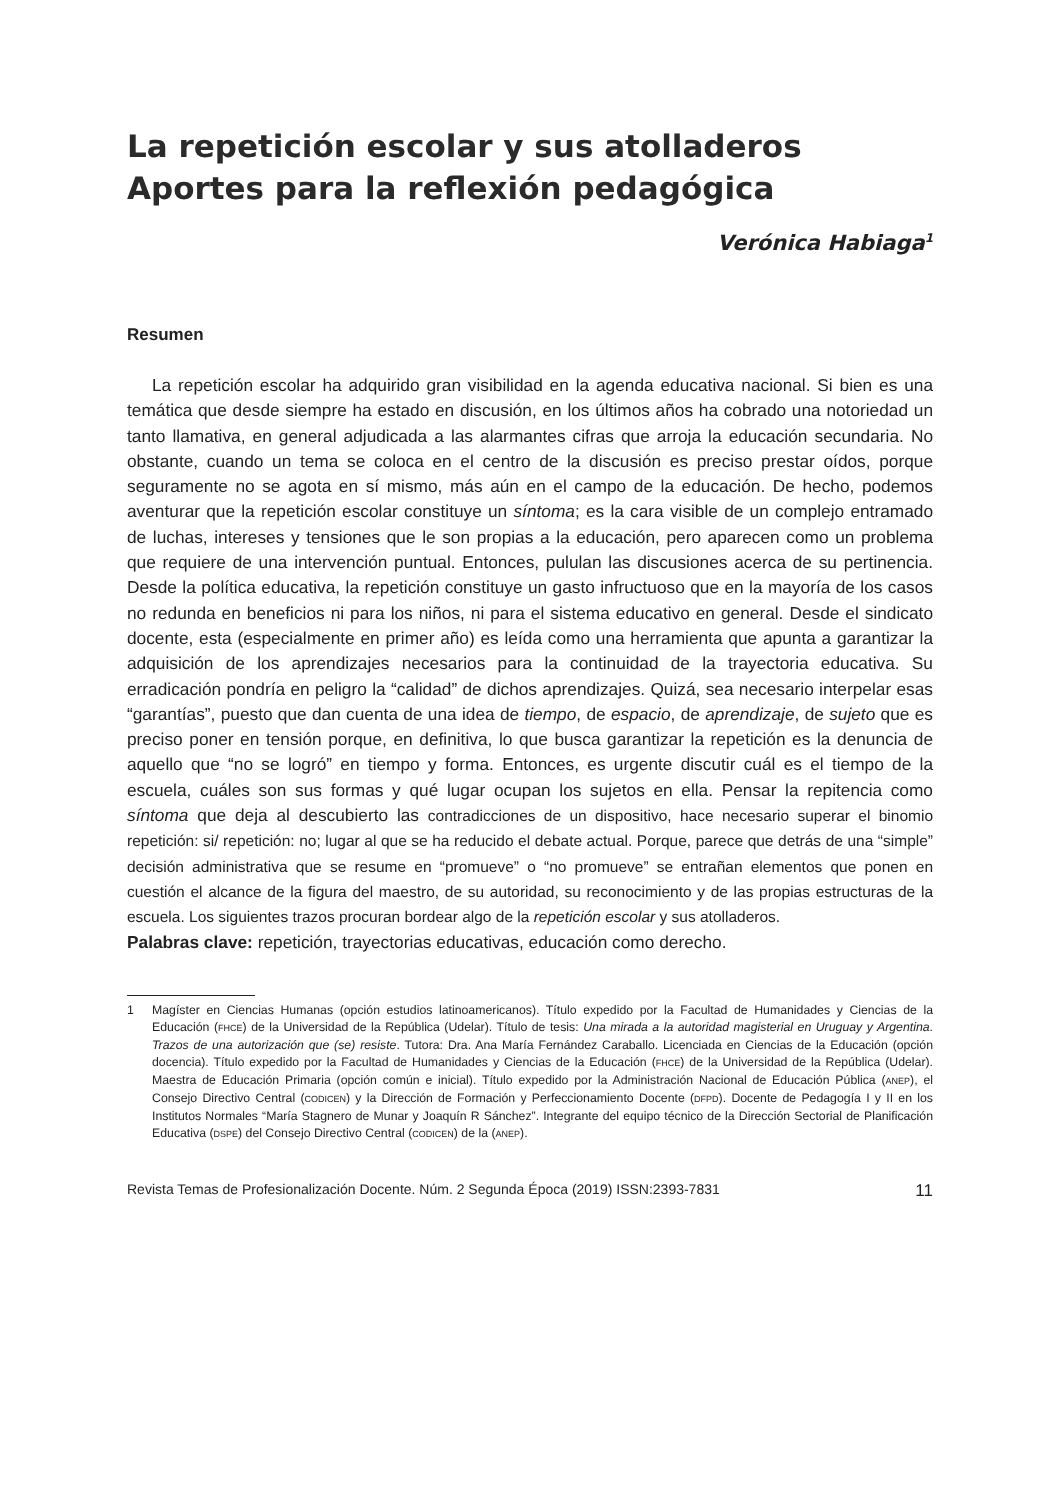La repetición escolar y sus atolladeros
Aportes para la reflexión pedagógica
Verónica Habiaga<sup>1</sup>
Resumen
La repetición escolar ha adquirido gran visibilidad en la agenda educativa nacional. Si bien es una temática que desde siempre ha estado en discusión, en los últimos años ha cobrado una notoriedad un tanto llamativa, en general adjudicada a las alarmantes cifras que arroja la educación secundaria. No obstante, cuando un tema se coloca en el centro de la discusión es preciso prestar oídos, porque seguramente no se agota en sí mismo, más aún en el campo de la educación. De hecho, podemos aventurar que la repetición escolar constituye un síntoma; es la cara visible de un complejo entramado de luchas, intereses y tensiones que le son propias a la educación, pero aparecen como un problema que requiere de una intervención puntual. Entonces, pululan las discusiones acerca de su pertinencia. Desde la política educativa, la repetición constituye un gasto infructuoso que en la mayoría de los casos no redunda en beneficios ni para los niños, ni para el sistema educativo en general. Desde el sindicato docente, esta (especialmente en primer año) es leída como una herramienta que apunta a garantizar la adquisición de los aprendizajes necesarios para la continuidad de la trayectoria educativa. Su erradicación pondría en peligro la “calidad” de dichos aprendizajes. Quizá, sea necesario interpelar esas “garantías”, puesto que dan cuenta de una idea de tiempo, de espacio, de aprendizaje, de sujeto que es preciso poner en tensión porque, en definitiva, lo que busca garantizar la repetición es la denuncia de aquello que “no se logró” en tiempo y forma. Entonces, es urgente discutir cuál es el tiempo de la escuela, cuáles son sus formas y qué lugar ocupan los sujetos en ella. Pensar la repitencia como síntoma que deja al descubierto las contradicciones de un dispositivo, hace necesario superar el binomio repetición: si/ repetición: no; lugar al que se ha reducido el debate actual. Porque, parece que detrás de una “simple” decisión administrativa que se resume en “promueve” o “no promueve” se entrañan elementos que ponen en cuestión el alcance de la figura del maestro, de su autoridad, su reconocimiento y de las propias estructuras de la escuela. Los siguientes trazos procuran bordear algo de la repetición escolar y sus atolladeros.
Palabras clave: repetición, trayectorias educativas, educación como derecho.
1 Magíster en Ciencias Humanas (opción estudios latinoamericanos). Título expedido por la Facultad de Humanidades y Ciencias de la Educación (FHCE) de la Universidad de la República (Udelar). Título de tesis: Una mirada a la autoridad magisterial en Uruguay y Argentina. Trazos de una autorización que (se) resiste. Tutora: Dra. Ana María Fernández Caraballo. Licenciada en Ciencias de la Educación (opción docencia). Título expedido por la Facultad de Humanidades y Ciencias de la Educación (FHCE) de la Universidad de la República (Udelar). Maestra de Educación Primaria (opción común e inicial). Título expedido por la Administración Nacional de Educación Pública (ANEP), el Consejo Directivo Central (CODICEN) y la Dirección de Formación y Perfeccionamiento Docente (DFPD). Docente de Pedagogía I y II en los Institutos Normales “María Stagnero de Munar y Joaquín R Sánchez”. Integrante del equipo técnico de la Dirección Sectorial de Planificación Educativa (DSPE) del Consejo Directivo Central (CODICEN) de la (ANEP).
Revista Temas de Profesionalización Docente. Núm. 2 Segunda Época (2019) ISSN:2393-7831 11